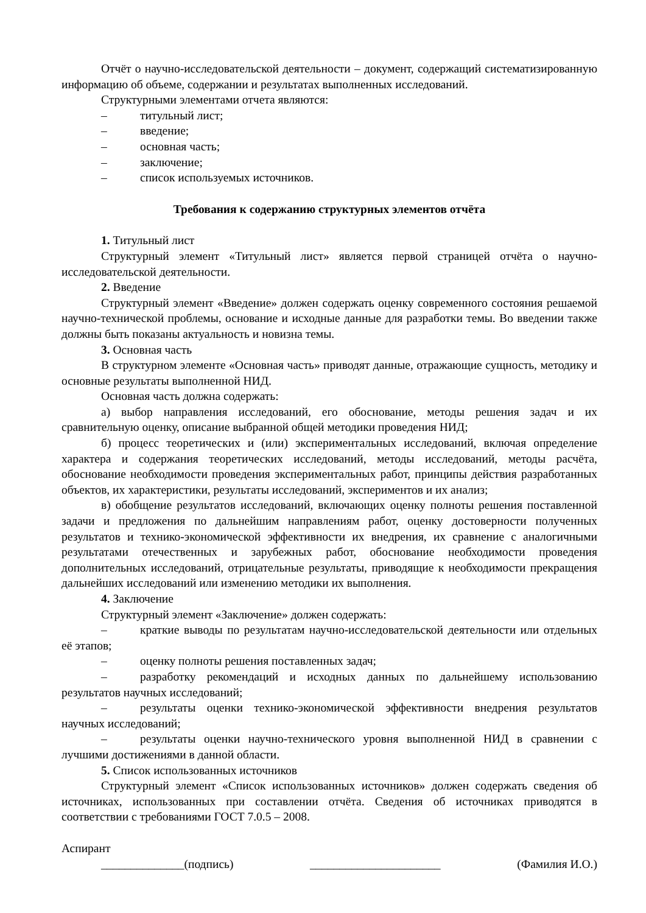Отчёт о научно-исследовательской деятельности – документ, содержащий систематизированную информацию об объеме, содержании и результатах выполненных исследований.
Структурными элементами отчета являются:
– титульный лист;
– введение;
– основная часть;
– заключение;
– список используемых источников.
Требования к содержанию структурных элементов отчёта
1. Титульный лист
Структурный элемент «Титульный лист» является первой страницей отчёта о научно-исследовательской деятельности.
2. Введение
Структурный элемент «Введение» должен содержать оценку современного состояния решаемой научно-технической проблемы, основание и исходные данные для разработки темы. Во введении также должны быть показаны актуальность и новизна темы.
3. Основная часть
В структурном элементе «Основная часть» приводят данные, отражающие сущность, методику и основные результаты выполненной НИД.
Основная часть должна содержать:
а) выбор направления исследований, его обоснование, методы решения задач и их сравнительную оценку, описание выбранной общей методики проведения НИД;
б) процесс теоретических и (или) экспериментальных исследований, включая определение характера и содержания теоретических исследований, методы исследований, методы расчёта, обоснование необходимости проведения экспериментальных работ, принципы действия разработанных объектов, их характеристики, результаты исследований, экспериментов и их анализ;
в) обобщение результатов исследований, включающих оценку полноты решения поставленной задачи и предложения по дальнейшим направлениям работ, оценку достоверности полученных результатов и технико-экономической эффективности их внедрения, их сравнение с аналогичными результатами отечественных и зарубежных работ, обоснование необходимости проведения дополнительных исследований, отрицательные результаты, приводящие к необходимости прекращения дальнейших исследований или изменению методики их выполнения.
4. Заключение
Структурный элемент «Заключение» должен содержать:
– краткие выводы по результатам научно-исследовательской деятельности или отдельных её этапов;
– оценку полноты решения поставленных задач;
– разработку рекомендаций и исходных данных по дальнейшему использованию результатов научных исследований;
– результаты оценки технико-экономической эффективности внедрения результатов научных исследований;
– результаты оценки научно-технического уровня выполненной НИД в сравнении с лучшими достижениями в данной области.
5. Список использованных источников
Структурный элемент «Список использованных источников» должен содержать сведения об источниках, использованных при составлении отчёта. Сведения об источниках приводятся в соответствии с требованиями ГОСТ 7.0.5 – 2008.
Аспирант
______________(подпись) ______________________ (Фамилия И.О.)